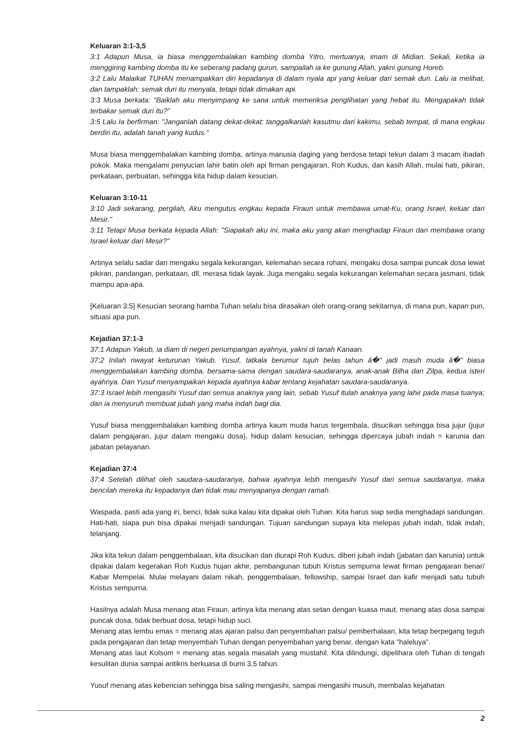Keluaran 3:1-3,5
3:1 Adapun Musa, ia biasa menggembalakan kambing domba Yitro, mertuanya, imam di Midian. Sekali, ketika ia menggiring kambing domba itu ke seberang padang gurun, sampailah ia ke gunung Allah, yakni gunung Horeb.
3:2 Lalu Malaikat TUHAN menampakkan diri kepadanya di dalam nyala api yang keluar dari semak duri. Lalu ia melihat, dan tampaklah: semak duri itu menyala, tetapi tidak dimakan api.
3:3 Musa berkata: "Baiklah aku menyimpang ke sana untuk memeriksa penglihatan yang hebat itu. Mengapakah tidak terbakar semak duri itu?"
3:5 Lalu Ia berfirman: "Janganlah datang dekat-dekat: tanggalkanlah kasutmu dari kakimu, sebab tempat, di mana engkau berdiri itu, adalah tanah yang kudus."
Musa biasa menggembalakan kambing domba, artinya manusia daging yang berdosa tetapi tekun dalam 3 macam ibadah pokok. Maka mengalami penyucian lahir batin oleh api firman pengajaran, Roh Kudus, dan kasih Allah, mulai hati, pikiran, perkataan, perbuatan, sehingga kita hidup dalam kesucian.
Keluaran 3:10-11
3:10 Jadi sekarang, pergilah, Aku mengutus engkau kepada Firaun untuk membawa umat-Ku, orang Israel, keluar dari Mesir."
3:11 Tetapi Musa berkata kepada Allah: "Siapakah aku ini, maka aku yang akan menghadap Firaun dan membawa orang Israel keluar dari Mesir?"
Artinya selalu sadar dan mengaku segala kekurangan, kelemahan secara rohani, mengaku dosa sampai puncak dosa lewat pikiran, pandangan, perkataan, dll, merasa tidak layak. Juga mengaku segala kekurangan kelemahan secara jasmani, tidak mampu apa-apa.
[Keluaran 3:5] Kesucian seorang hamba Tuhan selalu bisa dirasakan oleh orang-orang sekitarnya, di mana pun, kapan pun, situasi apa pun.
Kejadian 37:1-3
37:1 Adapun Yakub, ia diam di negeri penumpangan ayahnya, yakni di tanah Kanaan.
37:2 Inilah riwayat keturunan Yakub. Yusuf, tatkala berumur tujuh belas tahun â�" jadi masih muda â�" biasa menggembalakan kambing domba, bersama-sama dengan saudara-saudaranya, anak-anak Bilha dan Zilpa, kedua isteri ayahnya. Dan Yusuf menyampaikan kepada ayahnya kabar tentang kejahatan saudara-saudaranya.
37:3 Israel lebih mengasihi Yusuf dari semua anaknya yang lain, sebab Yusuf itulah anaknya yang lahir pada masa tuanya; dan ia menyuruh membuat jubah yang maha indah bagi dia.
Yusuf biasa menggembalakan kambing domba artinya kaum muda harus tergembala, disucikan sehingga bisa jujur (jujur dalam pengajaran, jujur dalam mengaku dosa), hidup dalam kesucian, sehingga dipercaya jubah indah = karunia dan jabatan pelayanan.
Kejadian 37:4
37:4 Setelah dilihat oleh saudara-saudaranya, bahwa ayahnya lebih mengasihi Yusuf dari semua saudaranya, maka bencilah mereka itu kepadanya dan tidak mau menyapanya dengan ramah.
Waspada, pasti ada yang iri, benci, tidak suka kalau kita dipakai oleh Tuhan. Kita harus siap sedia menghadapi sandungan. Hati-hati, siapa pun bisa dipakai menjadi sandungan. Tujuan sandungan supaya kita melepas jubah indah, tidak indah, telanjang.
Jika kita tekun dalam penggembalaan, kita disucikan dan diurapi Roh Kudus, diberi jubah indah (jabatan dan karunia) untuk dipakai dalam kegerakan Roh Kudus hujan akhir, pembangunan tubuh Kristus sempurna lewat firman pengajaran benar/ Kabar Mempelai. Mulai melayani dalam nikah, penggembalaan, fellowship, sampai Israel dan kafir menjadi satu tubuh Kristus sempurna.
Hasilnya adalah Musa menang atas Firaun, artinya kita menang atas setan dengan kuasa maut, menang atas dosa sampai puncak dosa, tidak berbuat dosa, tetapi hidup suci.
Menang atas lembu emas = menang atas ajaran palsu dan penyembahan palsu/ pemberhalaan, kita tetap berpegang teguh pada pengajaran dan tetap menyembah Tuhan dengan penyembahan yang benar, dengan kata "haleluya".
Menang atas laut Kolsom = menang atas segala masalah yang mustahil. Kita dilindungi, dipelihara oleh Tuhan di tengah kesulitan dunia sampai antikris berkuasa di bumi 3,5 tahun.
Yusuf menang atas kebencian sehingga bisa saling mengasihi, sampai mengasihi musuh, membalas kejahatan
2